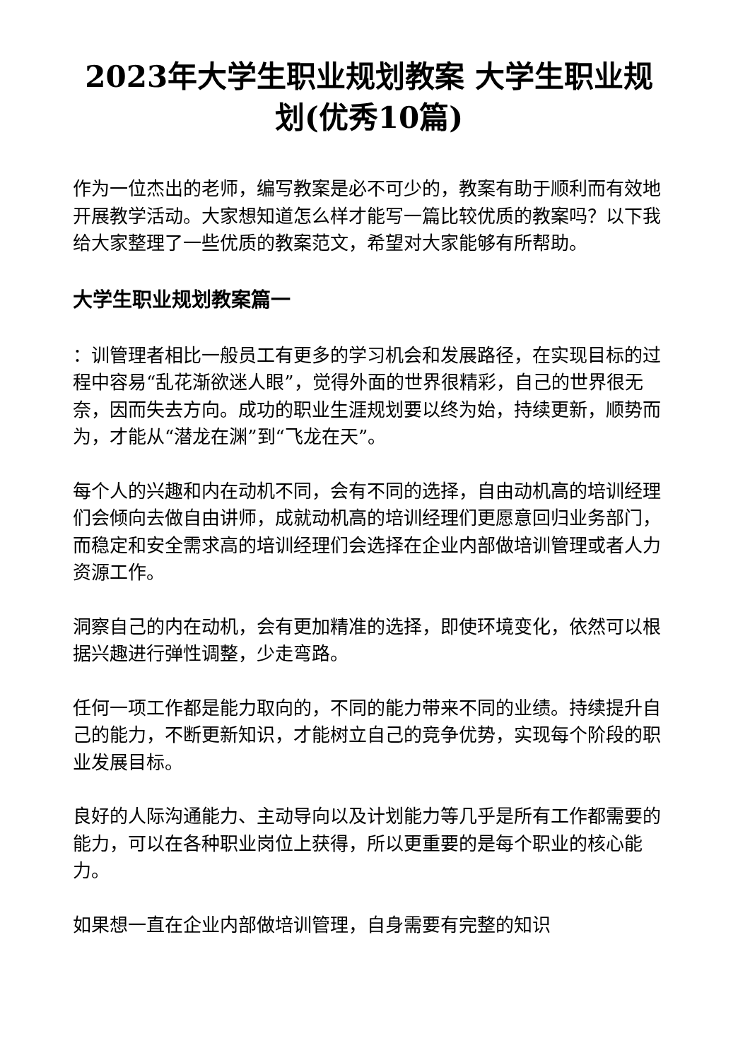2023年大学生职业规划教案 大学生职业规划(优秀10篇)
作为一位杰出的老师，编写教案是必不可少的，教案有助于顺利而有效地开展教学活动。大家想知道怎么样才能写一篇比较优质的教案吗？以下我给大家整理了一些优质的教案范文，希望对大家能够有所帮助。
大学生职业规划教案篇一
：训管理者相比一般员工有更多的学习机会和发展路径，在实现目标的过程中容易“乱花渐欲迷人眼”，觉得外面的世界很精彩，自己的世界很无奈，因而失去方向。成功的职业生涯规划要以终为始，持续更新，顺势而为，才能从“潜龙在渊”到“飞龙在天”。
每个人的兴趣和内在动机不同，会有不同的选择，自由动机高的培训经理们会倾向去做自由讲师，成就动机高的培训经理们更愿意回归业务部门，而稳定和安全需求高的培训经理们会选择在企业内部做培训管理或者人力资源工作。
洞察自己的内在动机，会有更加精准的选择，即使环境变化，依然可以根据兴趣进行弹性调整，少走弯路。
任何一项工作都是能力取向的，不同的能力带来不同的业绩。持续提升自己的能力，不断更新知识，才能树立自己的竞争优势，实现每个阶段的职业发展目标。
良好的人际沟通能力、主动导向以及计划能力等几乎是所有工作都需要的能力，可以在各种职业岗位上获得，所以更重要的是每个职业的核心能力。
如果想一直在企业内部做培训管理，自身需要有完整的知识